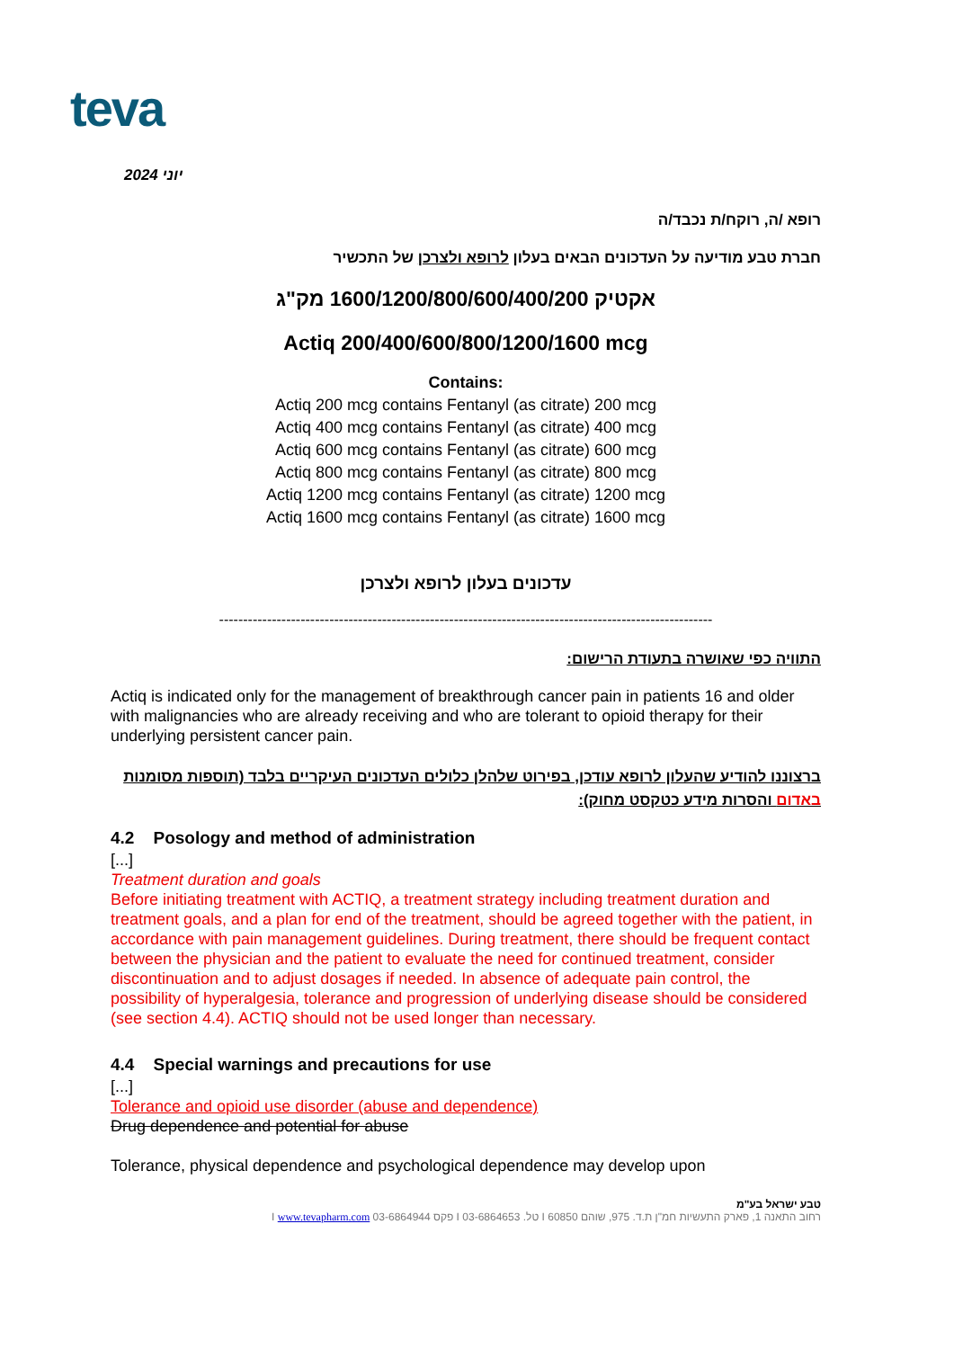teva
יוני 2024
רופא /ה, רוקח/ת נכבד/ה
חברת טבע מודיעה על העדכונים הבאים בעלון לרופא ולצרכן של התכשיר
אקטיק 1600/1200/800/600/400/200 מק"ג
Actiq 200/400/600/800/1200/1600 mcg
Contains:
Actiq 200 mcg contains Fentanyl (as citrate) 200 mcg
Actiq 400 mcg contains Fentanyl (as citrate) 400 mcg
Actiq 600 mcg contains Fentanyl (as citrate) 600 mcg
Actiq 800 mcg contains Fentanyl (as citrate) 800 mcg
Actiq 1200 mcg contains Fentanyl (as citrate) 1200 mcg
Actiq 1600 mcg contains Fentanyl (as citrate) 1600 mcg
עדכונים בעלון לרופא ולצרכן
-------------------------------------------------------------------------------------------------------
התוויה כפי שאושרה בתעודת הרישום:
Actiq is indicated only for the management of breakthrough cancer pain in patients 16 and older with malignancies who are already receiving and who are tolerant to opioid therapy for their underlying persistent cancer pain.
ברצוננו להודיע שהעלון לרופא עודכן, בפירוט שלהלן כלולים העדכונים העיקריים בלבד (תוספות מסומנות באדום והסרות מידע כטקסט מחוק):
4.2 Posology and method of administration
[...]
Treatment duration and goals
Before initiating treatment with ACTIQ, a treatment strategy including treatment duration and treatment goals, and a plan for end of the treatment, should be agreed together with the patient, in accordance with pain management guidelines. During treatment, there should be frequent contact between the physician and the patient to evaluate the need for continued treatment, consider discontinuation and to adjust dosages if needed. In absence of adequate pain control, the possibility of hyperalgesia, tolerance and progression of underlying disease should be considered (see section 4.4). ACTIQ should not be used longer than necessary.
4.4 Special warnings and precautions for use
[...]
Tolerance and opioid use disorder (abuse and dependence)
Drug dependence and potential for abuse
Tolerance, physical dependence and psychological dependence may develop upon
טבע ישראל בע"מ
רחוב התאנה 1, פארק התעשיות חמ"ן ת.ד. 975, שוהם 60850 I טל. 03-6864653 I פקס 03-6864944 I www.tevapharm.com